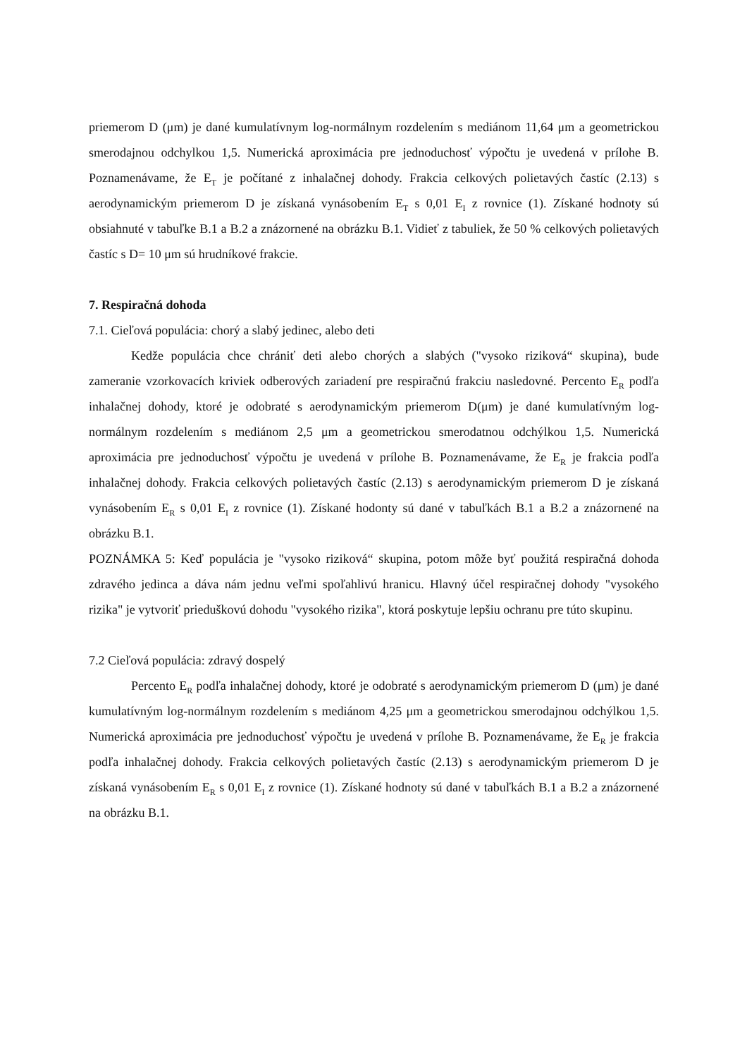priemerom D (μm) je dané kumulatívnym log-normálnym rozdelením s mediánom 11,64 μm a geometrickou smerodajnou odchylkou 1,5. Numerická aproximácia pre jednoduchosť výpočtu je uvedená v prílohe B. Poznamenávame, že E<sub>T</sub> je počítané z inhalačnej dohody. Frakcia celkových polietavých častíc (2.13) s aerodynamickým priemerom D je získaná vynásobením E<sub>T</sub> s 0,01 E<sub>I</sub> z rovnice (1). Získané hodnoty sú obsiahnuté v tabuľke B.1 a B.2 a znázornené na obrázku B.1. Vidieť z tabuliek, že 50 % celkových polietavých častíc s D= 10 μm sú hrudníkové frakcie.
7. Respiračná dohoda
7.1. Cieľová populácia: chorý a slabý jedinec, alebo deti
Kedže populácia chce chrániť deti alebo chorých a slabých ("vysoko riziková“ skupina), bude zameranie vzorkovacích kriviek odberových zariadení pre respiračnú frakciu nasledovné. Percento E<sub>R</sub> podľa inhalačnej dohody, ktoré je odobraté s aerodynamickým priemerom D(μm) je dané kumulatívným log-normálnym rozdelením s mediánom 2,5 μm a geometrickou smerodatnou odchýlkou 1,5. Numerická aproximácia pre jednoduchosť výpočtu je uvedená v prílohe B. Poznamenávame, že E<sub>R</sub> je frakcia podľa inhalačnej dohody. Frakcia celkových polietavých častíc (2.13) s aerodynamickým priemerom D je získaná vynásobením E<sub>R</sub> s 0,01 E<sub>I</sub> z rovnice (1). Získané hodonty sú dané v tabuľkách B.1 a B.2 a znázornené na obrázku B.1.
POZNÁMKA 5: Keď populácia je "vysoko riziková“ skupina, potom môže byť použitá respiračná dohoda zdravého jedinca a dáva nám jednu veľmi spoľahlivú hranicu. Hlavný účel respiračnej dohody "vysokého rizika" je vytvoriť prieduškovú dohodu "vysokého rizika", ktorá poskytuje lepšiu ochranu pre túto skupinu.
7.2 Cieľová populácia: zdravý dospelý
Percento E<sub>R</sub> podľa inhalačnej dohody, ktoré je odobraté s aerodynamickým priemerom D (μm) je dané kumulatívným log-normálnym rozdelením s mediánom 4,25 μm a geometrickou smerodajnou odchýlkou 1,5. Numerická aproximácia pre jednoduchosť výpočtu je uvedená v prílohe B. Poznamenávame, že E<sub>R</sub> je frakcia podľa inhalačnej dohody. Frakcia celkových polietavých častíc (2.13) s aerodynamickým priemerom D je získaná vynásobením E<sub>R</sub> s 0,01 E<sub>I</sub> z rovnice (1). Získané hodnoty sú dané v tabuľkách B.1 a B.2 a znázornené na obrázku B.1.